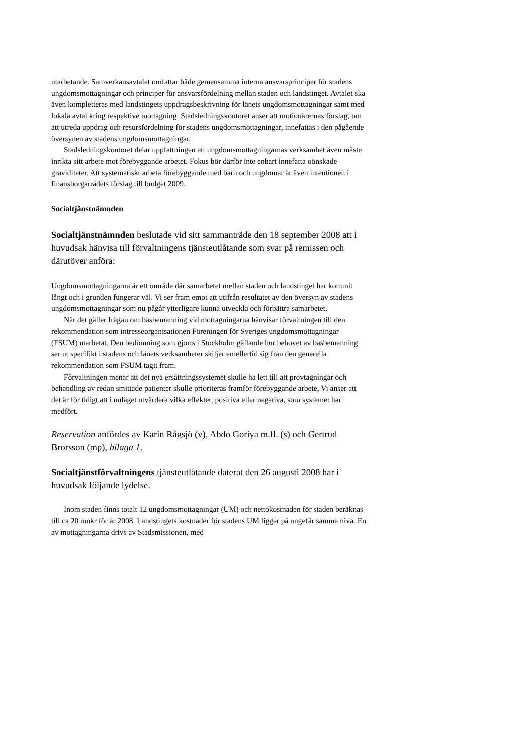utarbetande. Samverkansavtalet omfattar både gemensamma interna ansvarsprinciper för stadens ungdomsmottagningar och principer för ansvarsfördelning mellan staden och landstinget. Avtalet ska även kompletteras med landstingets uppdragsbeskrivning för länets ungdomsmottagningar samt med lokala avtal kring respektive mottagning. Stadsledningskontoret anser att motionärernas förslag, om att utreda uppdrag och resursfördelning för stadens ungdomsmottagningar, innefattas i den pågående översynen av stadens ungdomsmottagningar.
Stadsledningskontoret delar uppfattningen att ungdomsmottagningarnas verksamhet även måste inrikta sitt arbete mot förebyggande arbetet. Fokus bör därför inte enbart innefatta oönskade graviditeter. Att systematiskt arbeta förebyggande med barn och ungdomar är även intentionen i finansborgarrådets förslag till budget 2009.
Socialtjänstnämnden
Socialtjänstnämnden beslutade vid sitt sammanträde den 18 september 2008 att i huvudsak hänvisa till förvaltningens tjänsteutlåtande som svar på remissen och därutöver anföra:
Ungdomsmottagningarna är ett område där samarbetet mellan staden och landstinget har kommit långt och i grunden fungerar väl. Vi ser fram emot att utifrån resultatet av den översyn av stadens ungdomsmottagningar som nu pågår ytterligare kunna utveckla och förbättra samarbetet.
När det gäller frågan om basbemanning vid mottagningarna hänvisar förvaltningen till den rekommendation som intresseorganisationen Föreningen för Sveriges ungdomsmottagningar (FSUM) utarbetat. Den bedömning som gjorts i Stockholm gällande hur behovet av basbemanning ser ut specifikt i stadens och länets verksamheter skiljer emellertid sig från den generella rekommendation som FSUM tagit fram.
Förvaltningen menar att det nya ersättningssystemet skulle ha lett till att provtagningar och behandling av redan smittade patienter skulle prioriteras framför förebyggande arbete, Vi anser att det är för tidigt att i nuläget utvärdera vilka effekter, positiva eller negativa, som systemet har medfört.
Reservation anfördes av Karin Rågsjö (v), Abdo Goriya m.fl. (s) och Gertrud Brorsson (mp), bilaga 1.
Socialtjänstförvaltningens tjänsteutlåtande daterat den 26 augusti 2008 har i huvudsak följande lydelse.
Inom staden finns totalt 12 ungdomsmottagningar (UM) och nettokostnaden för staden beräknas till ca 20 mnkr för år 2008. Landstingets kostnader för stadens UM ligger på ungefär samma nivå. En av mottagningarna drivs av Stadsmissionen, med